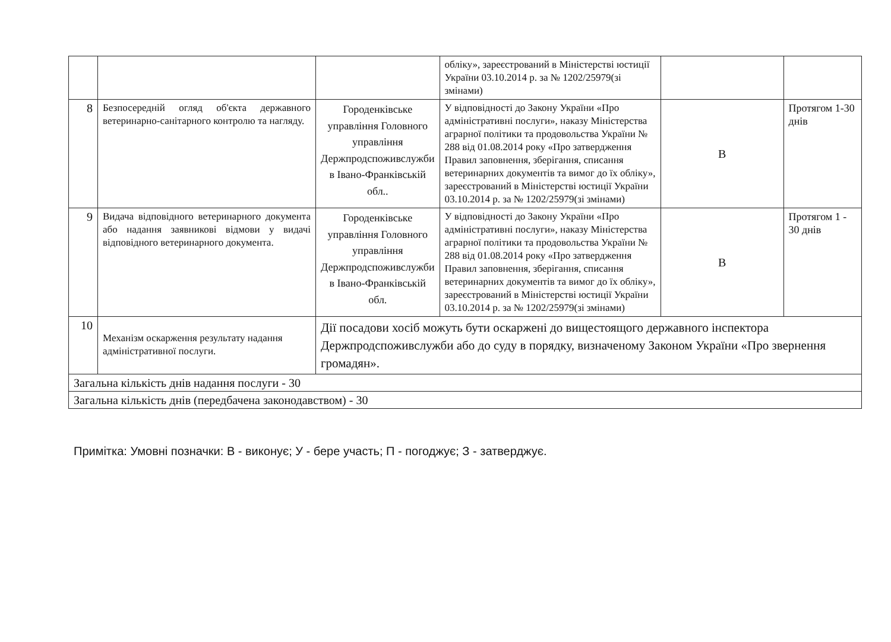| | | | обліку», зареєстрований в Міністерстві юстиції України 03.10.2014 р. за № 1202/25979(зі змінами) | | |
| 8 | Безпосередній огляд об'єкта державного ветеринарно-санітарного контролю та нагляду. | Городенківське управління Головного управління Держпродспоживслужби в Івано-Франківській обл.. | У відповідності до Закону України «Про адміністративні послуги», наказу Міністерства аграрної політики та продовольства України № 288 від 01.08.2014 року «Про затвердження Правил заповнення, зберігання, списання ветеринарних документів та вимог до їх обліку», зареєстрований в Міністерстві юстиції України 03.10.2014 р. за № 1202/25979(зі змінами) | В | Протягом 1-30 днів |
| 9 | Видача відповідного ветеринарного документа або надання заявникові відмови у видачі відповідного ветеринарного документа. | Городенківське управління Головного управління Держпродспоживслужби в Івано-Франківській обл. | У відповідності до Закону України «Про адміністративні послуги», наказу Міністерства аграрної політики та продовольства України № 288 від 01.08.2014 року «Про затвердження Правил заповнення, зберігання, списання ветеринарних документів та вимог до їх обліку», зареєстрований в Міністерстві юстиції України 03.10.2014 р. за № 1202/25979(зі змінами) | В | Протягом 1 - 30 днів |
| 10 | Механізм оскарження результату надання адміністративної послуги. | Дії посадови хосіб можуть бути оскаржені до вищестоящого державного інспектора Держпродспоживслужби або до суду в порядку, визначеному Законом України «Про звернення громадян». | | | |
| Загальна кількість днів надання послуги - 30 | | | | | |
| Загальна кількість днів (передбачена законодавством) - 30 | | | | | |
Примітка: Умовні позначки: В - виконує; У - бере участь; П - погоджує; З - затверджує.